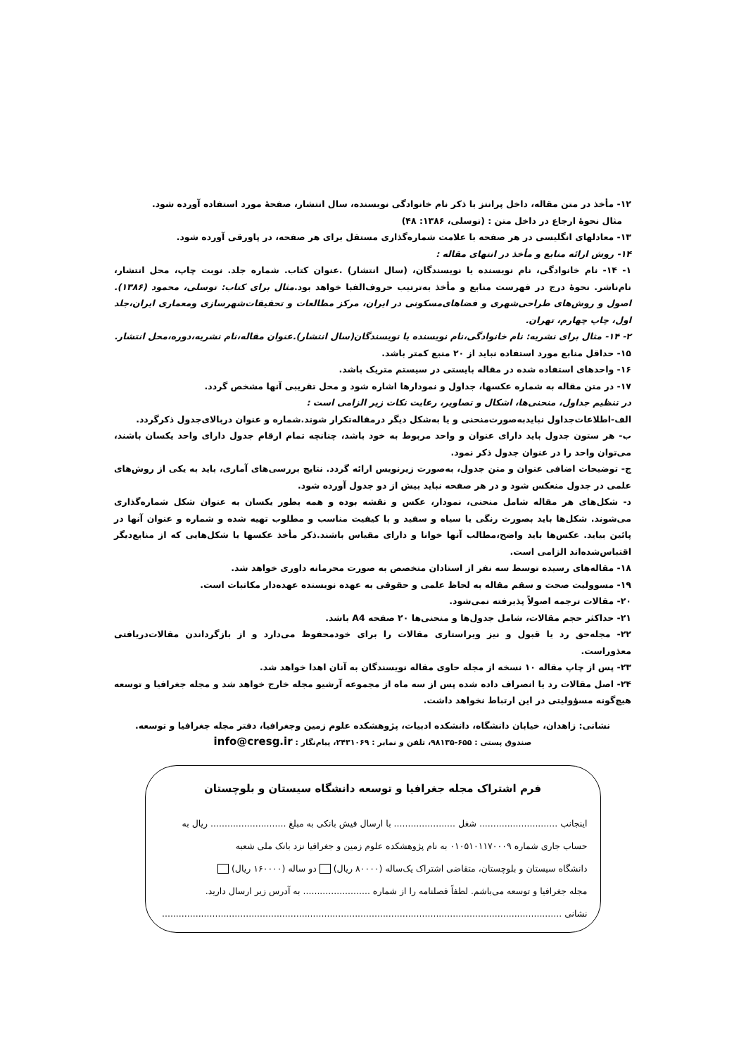۱۲- مأخذ در متن مقاله، داخل پرانتز با ذکر نام خانوادگی نویسنده، سال انتشار، صفحهٔ مورد استفاده آورده شود.
مثال نحوهٔ ارجاع در داخل متن : (توسلی، ۱۳۸۶: ۴۸)
۱۳- معادلهای انگلیسی در هر صفحه با علامت شماره‌گذاری مستقل برای هر صفحه، در پاورقی آورده شود.
۱۴- روش ارائه منابع و مأخذ در انتهای مقاله :
۱- ۱۴- نام خانوادگی، نام نویسنده یا نویسندگان، (سال انتشار) .عنوان کتاب. شماره جلد. نوبت چاپ، محل انتشار، نام‌ناشر. نحوهٔ درج در فهرست منابع و مأخذ به‌ترتیب حروف‌الفبا خواهد بود.مثال برای کتاب: توسلی، محمود (۱۳۸۶). اصول و روش‌های طراحی‌شهری و فضاهای‌مسکونی در ایران، مرکز مطالعات و تحقیقات‌شهرسازی ومعماری ایران،جلد اول، چاپ چهارم، تهران.
۲- ۱۴- مثال برای نشریه: نام خانوادگی،نام نویسنده یا نویسندگان(سال انتشار).عنوان مقاله،نام نشریه،دوره،محل انتشار.
۱۵- حداقل منابع مورد استفاده نباید از ۲۰ منبع کمتر باشد.
۱۶- واحدهای استفاده شده در مقاله بایستی در سیستم متریک باشد.
۱۷- در متن مقاله به شماره عکسها، جداول و نمودارها اشاره شود و محل تقریبی آنها مشخص گردد.
در تنظیم جداول، منحنی‌ها، اشکال و تصاویر، رعایت نکات زیر الزامی است :
الف-اطلاعات‌جداول نبایدبه‌صورت‌منحنی و یا به‌شکل دیگر درمقاله‌تکرار شوند.شماره و عنوان دربالای‌جدول ذکرگردد.
ب- هر ستون جدول باید دارای عنوان و واحد مربوط به خود باشد، چنانچه تمام ارقام جدول دارای واحد یکسان باشند، می‌توان واحد را در عنوان جدول ذکر نمود.
ج- توضیحات اضافی عنوان و متن جدول، به‌صورت زیرنویس ارائه گردد. نتایج بررسی‌های آماری، باید به یکی از روش‌های علمی در جدول منعکس شود و در هر صفحه نباید بیش از دو جدول آورده شود.
د- شکل‌های هر مقاله شامل منحنی، نمودار، عکس و نقشه بوده و همه بطور یکسان به عنوان شکل شماره‌گذاری می‌شوند. شکل‌ها باید بصورت رنگی یا سیاه و سفید و با کیفیت مناسب و مطلوب تهیه شده و شماره و عنوان آنها در پائین بیاید. عکس‌ها باید واضح،مطالب آنها خوانا و دارای مقیاس باشند.ذکر مأخذ عکسها یا شکل‌هایی که از منابع‌دیگر اقتباس‌شده‌اند الزامی است.
۱۸- مقاله‌های رسیده توسط سه نفر از استادان متخصص به صورت محرمانه داوری خواهد شد.
۱۹- مسوولیت صحت و سقم مقاله به لحاظ علمی و حقوقی به عهده نویسنده عهده‌دار مکاتبات است.
۲۰- مقالات ترجمه اصولاً پذیرفته نمی‌شود.
۲۱- حداکثر حجم مقالات، شامل جدول‌ها و منحنی‌ها ۲۰ صفحه A4 باشد.
۲۲- مجله‌حق رد یا قبول و نیز ویراستاری مقالات را برای خودمحفوظ می‌دارد و از بازگرداندن مقالات‌دریافتی معذوراست.
۲۳- پس از چاپ مقاله ۱۰ نسخه از مجله حاوی مقاله نویسندگان به آنان اهدا خواهد شد.
۲۴- اصل مقالات رد یا انصراف داده شده پس از سه ماه از مجموعه آرشیو مجله خارج خواهد شد و مجله جغرافیا و توسعه هیچ‌گونه مسؤولیتی در این ارتباط نخواهد داشت.
نشانی: زاهدان، خیابان دانشگاه، دانشکده ادبیات، پژوهشکده علوم زمین وجغرافیا، دفتر مجله جغرافیا و توسعه.
صندوق پستی : ۶۵۵-۹۸۱۳۵، تلفن و نمابر : ۲۴۳۱۰۶۹، پیام‌نگار : info@cresg.ir
فرم اشتراک مجله جغرافیا و توسعه دانشگاه سیستان و بلوچستان
اینجانب ............................ شغل ...................... با ارسال فیش بانکی به مبلغ ........................... ریال به
حساب جاری شماره ۰۱۰۵۱۰۱۱۷۰۰۰۹ به نام پژوهشکده علوم زمین و جغرافیا نزد بانک ملی شعبه
دانشگاه سیستان و بلوچستان، متقاضی اشتراک یک‌ساله (۸۰۰۰۰ ریال) دو ساله (۱۶۰۰۰۰ ریال)
مجله جغرافیا و توسعه می‌باشم. لطفاً فصلنامه را از شماره ........................ به آدرس زیر ارسال دارید.
نشانی ...............................................................................................................................................